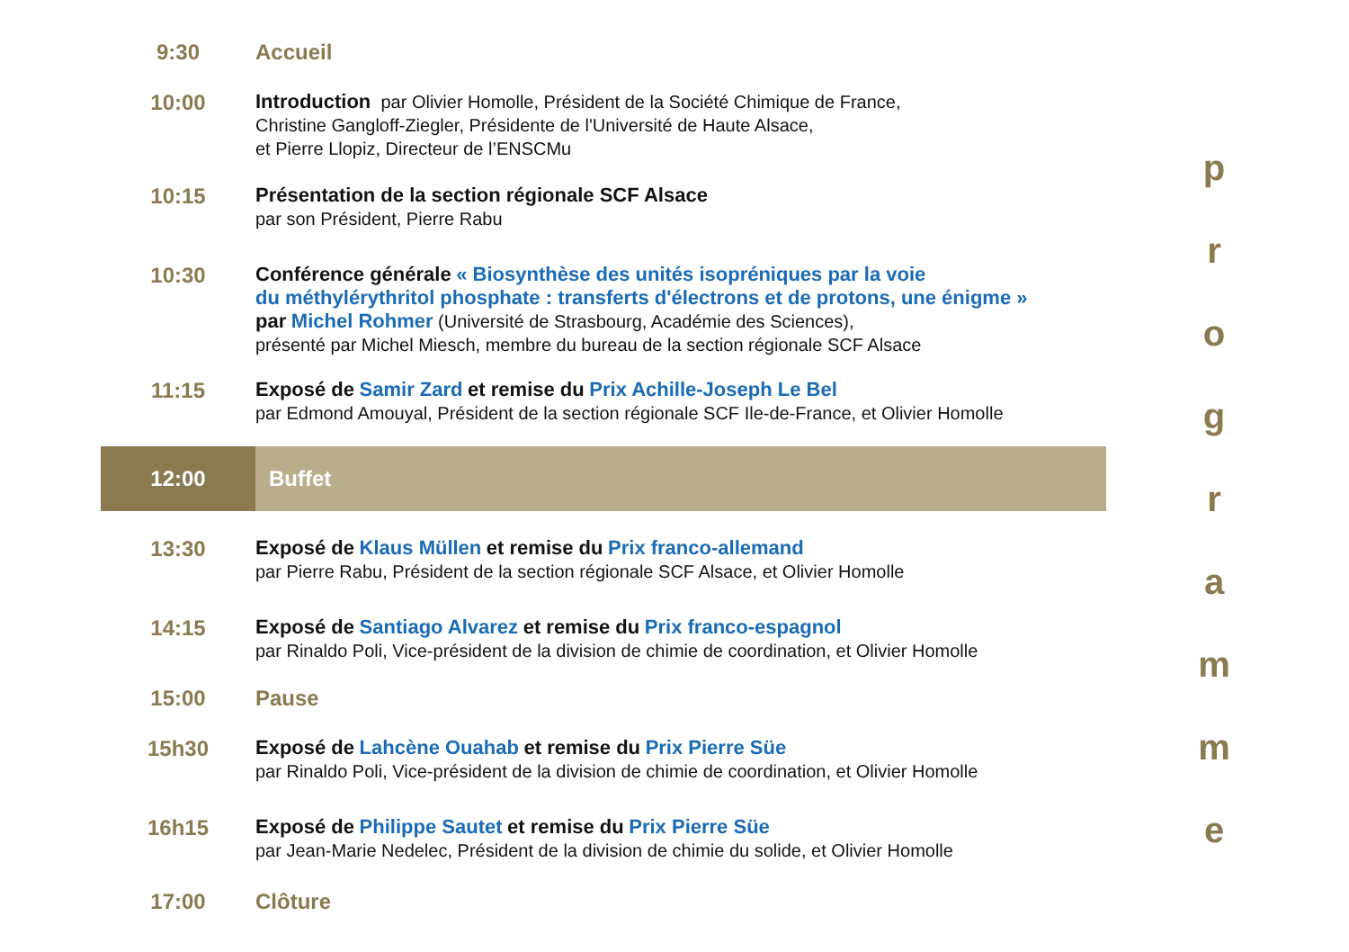9:30 Accueil
10:00
Introduction par Olivier Homolle, Président de la Société Chimique de France,
Christine Gangloff-Ziegler, Présidente de l'Université de Haute Alsace,
et Pierre Llopiz, Directeur de l’ENSCMu
10:15
Présentation de la section régionale SCF Alsace
par son Président, Pierre Rabu
10:30
Conférence générale « Biosynthèse des unités isopréniques par la voie
du méthylérythritol phosphate : transferts d'électrons et de protons, une énigme »
par Michel Rohmer (Université de Strasbourg, Académie des Sciences),
présenté par Michel Miesch, membre du bureau de la section régionale SCF Alsace
11:15
Exposé de Samir Zard et remise du Prix Achille-Joseph Le Bel
par Edmond Amouyal, Président de la section régionale SCF Ile-de-France, et Olivier Homolle
12:00
Buffet
13:30
Exposé de Klaus Müllen et remise du Prix franco-allemand
par Pierre Rabu, Président de la section régionale SCF Alsace, et Olivier Homolle
14:15
Exposé de Santiago Alvarez et remise du Prix franco-espagnol
par Rinaldo Poli, Vice-président de la division de chimie de coordination, et Olivier Homolle
15:00 Pause
15h30
Exposé de Lahcène Ouahab et remise du Prix Pierre Süe
par Rinaldo Poli, Vice-président de la division de chimie de coordination, et Olivier Homolle
16h15
Exposé de Philippe Sautet et remise du Prix Pierre Süe
par Jean-Marie Nedelec, Président de la division de chimie du solide, et Olivier Homolle
17:00 Clôture
p
r
o
g
r
a
m
m
e